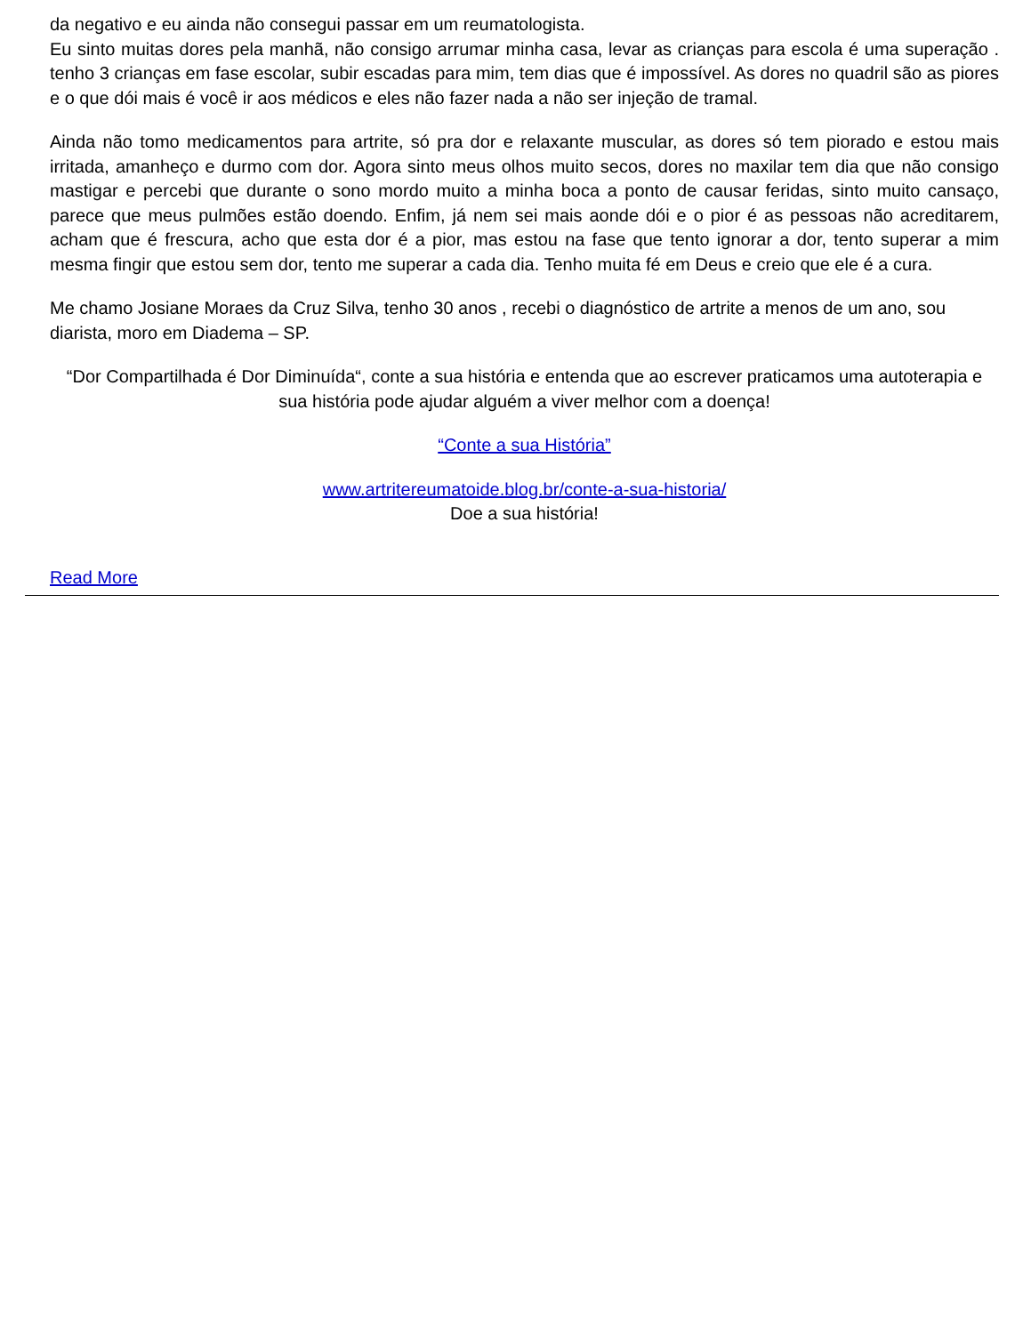da negativo e eu ainda não consegui passar em um reumatologista.
Eu sinto muitas dores pela manhã, não consigo arrumar minha casa, levar as crianças para escola é uma superação . tenho 3 crianças em fase escolar, subir escadas para mim, tem dias que é impossível. As dores no quadril são as piores e o que dói mais é você ir aos médicos e eles não fazer nada a não ser injeção de tramal.
Ainda não tomo medicamentos para artrite, só pra dor e relaxante muscular, as dores só tem piorado e estou mais irritada, amanheço e durmo com dor. Agora sinto meus olhos muito secos, dores no maxilar tem dia que não consigo mastigar e percebi que durante o sono mordo muito a minha boca a ponto de causar feridas, sinto muito cansaço, parece que meus pulmões estão doendo. Enfim, já nem sei mais aonde dói e o pior é as pessoas não acreditarem, acham que é frescura, acho que esta dor é a pior, mas estou na fase que tento ignorar a dor, tento superar a mim mesma fingir que estou sem dor, tento me superar a cada dia. Tenho muita fé em Deus e creio que ele é a cura.
Me chamo Josiane Moraes da Cruz Silva, tenho 30 anos , recebi o diagnóstico de artrite a menos de um ano, sou diarista, moro em Diadema – SP.
“Dor Compartilhada é Dor Diminuída“, conte a sua história e entenda que ao escrever praticamos uma autoterapia e sua história pode ajudar alguém a viver melhor com a doença!
“Conte a sua História”
www.artritereumatoide.blog.br/conte-a-sua-historia/
Doe a sua história!
Read More